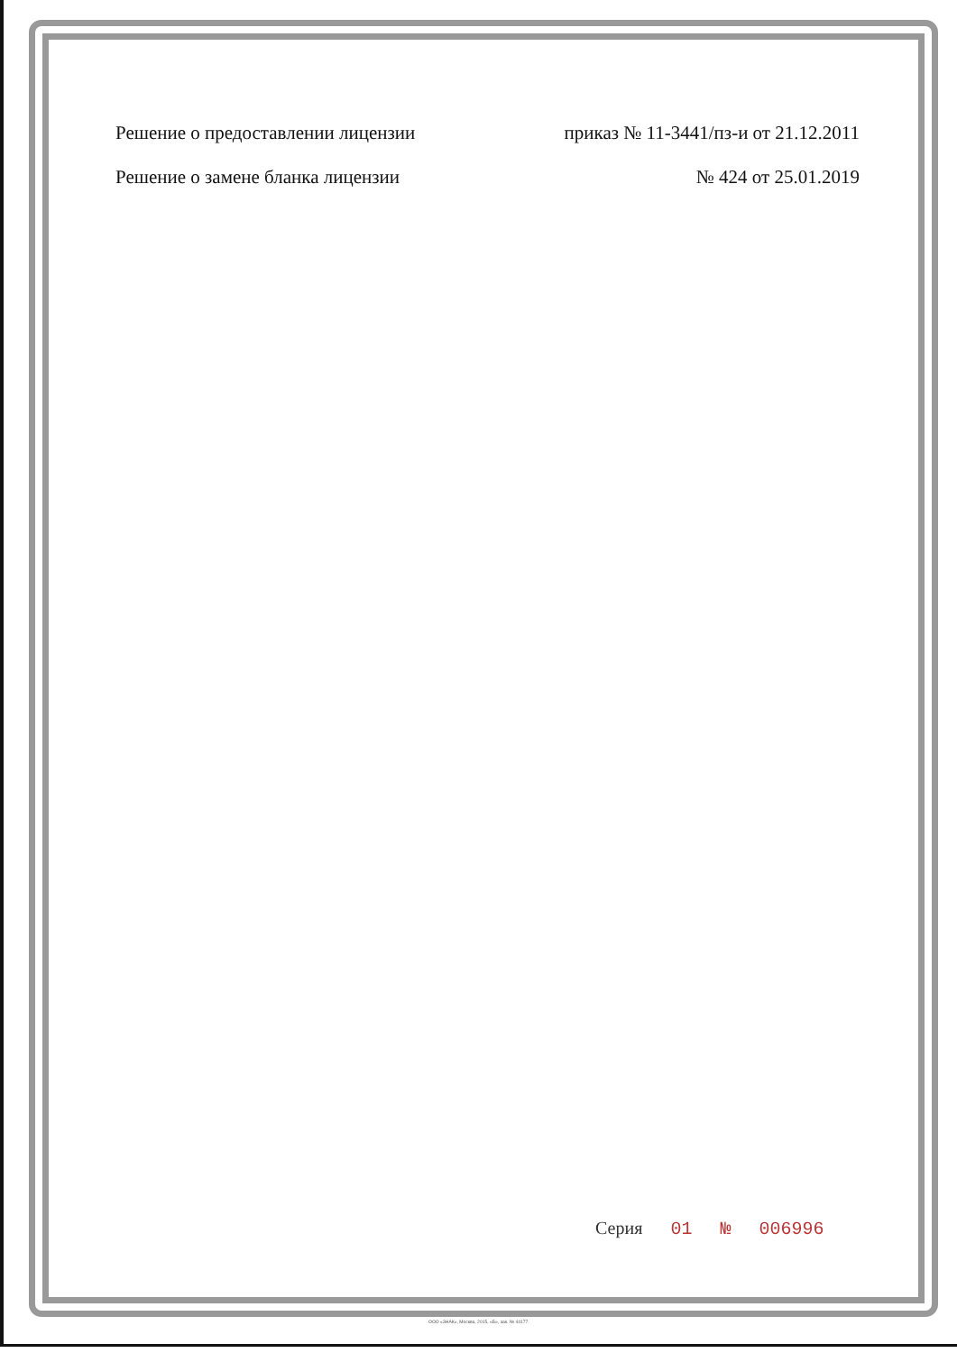Решение о предоставлении лицензии
приказ № 11-3441/пз-и от 21.12.2011
Решение о замене бланка лицензии
№ 424 от 25.01.2019
Серия 01 № 006996
ООО «ЗНАК», Москва, 2015, «Б», зак. № 44177.